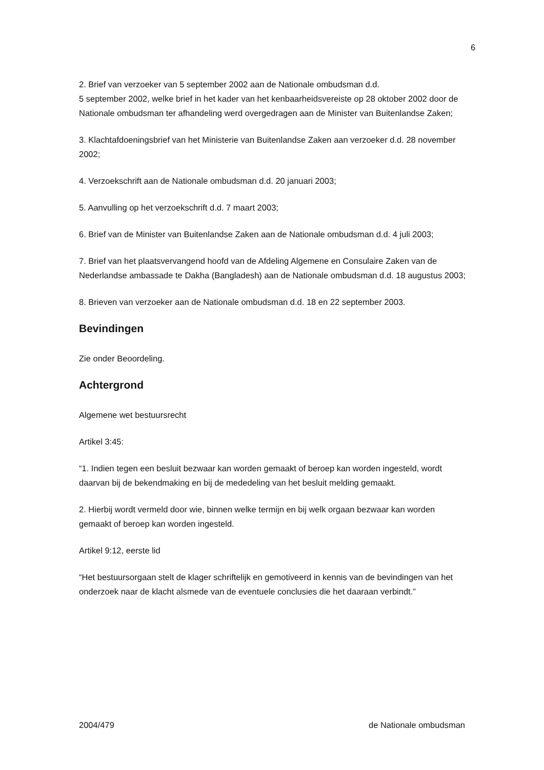6
2. Brief van verzoeker van 5 september 2002 aan de Nationale ombudsman d.d.
5 september 2002, welke brief in het kader van het kenbaarheidsvereiste op 28 oktober 2002 door de Nationale ombudsman ter afhandeling werd overgedragen aan de Minister van Buitenlandse Zaken;
3. Klachtafdoeningsbrief van het Ministerie van Buitenlandse Zaken aan verzoeker d.d. 28 november 2002;
4. Verzoekschrift aan de Nationale ombudsman d.d. 20 januari 2003;
5. Aanvulling op het verzoekschrift d.d. 7 maart 2003;
6. Brief van de Minister van Buitenlandse Zaken aan de Nationale ombudsman d.d. 4 juli 2003;
7. Brief van het plaatsvervangend hoofd van de Afdeling Algemene en Consulaire Zaken van de Nederlandse ambassade te Dakha (Bangladesh) aan de Nationale ombudsman d.d. 18 augustus 2003;
8. Brieven van verzoeker aan de Nationale ombudsman d.d. 18 en 22 september 2003.
Bevindingen
Zie onder Beoordeling.
Achtergrond
Algemene wet bestuursrecht
Artikel 3:45:
“1. Indien tegen een besluit bezwaar kan worden gemaakt of beroep kan worden ingesteld, wordt daarvan bij de bekendmaking en bij de mededeling van het besluit melding gemaakt.
2. Hierbij wordt vermeld door wie, binnen welke termijn en bij welk orgaan bezwaar kan worden gemaakt of beroep kan worden ingesteld.
Artikel 9:12, eerste lid
“Het bestuursorgaan stelt de klager schriftelijk en gemotiveerd in kennis van de bevindingen van het onderzoek naar de klacht alsmede van de eventuele conclusies die het daaraan verbindt.”
2004/479 de Nationale ombudsman